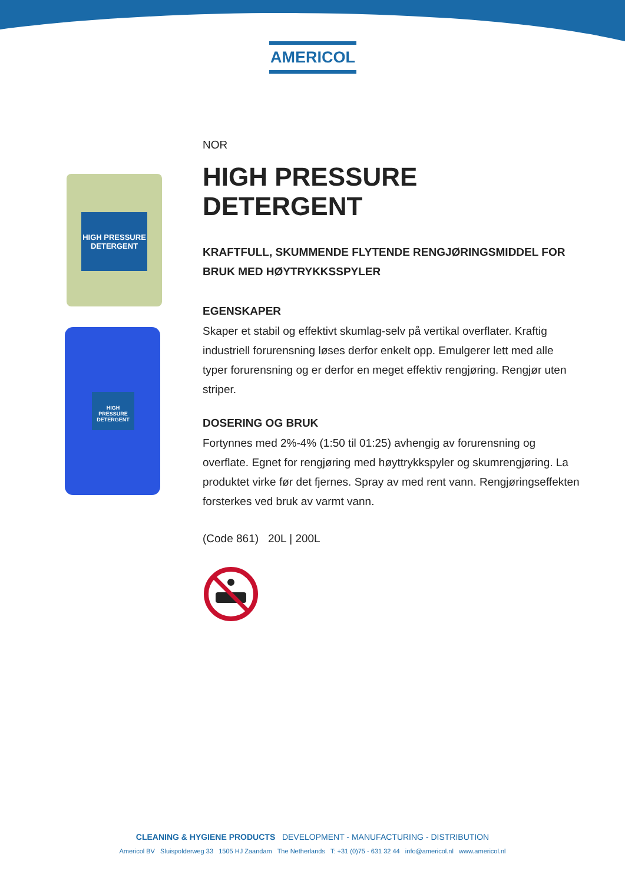AMERICOL
HIGH PRESSURE DETERGENT
HIGH PRESSURE DETERGENT
NOR
HIGH PRESSURE DETERGENT
KRAFTFULL, SKUMMENDE FLYTENDE RENGJØRINGSMIDDEL FOR BRUK MED HØYTRYKKSSPYLER
EGENSKAPER
Skaper et stabil og effektivt skumlag-selv på vertikal overflater. Kraftig industriell forurensning løses derfor enkelt opp. Emulgerer lett med alle typer forurensning og er derfor en meget effektiv rengjøring. Rengjør uten striper.
DOSERING OG BRUK
Fortynnes med 2%-4% (1:50 til 01:25) avhengig av forurensning og overflate. Egnet for rengjøring med høyttrykkspyler og skumrengjøring. La produktet virke før det fjernes. Spray av med rent vann. Rengjøringseffekten forsterkes ved bruk av varmt vann.
(Code 861) 20L | 200L
CLEANING & HYGIENE PRODUCTS DEVELOPMENT - MANUFACTURING - DISTRIBUTION
Americol BV Sluispolderweg 33 1505 HJ Zaandam The Netherlands T: +31 (0)75 - 631 32 44 info@americol.nl www.americol.nl